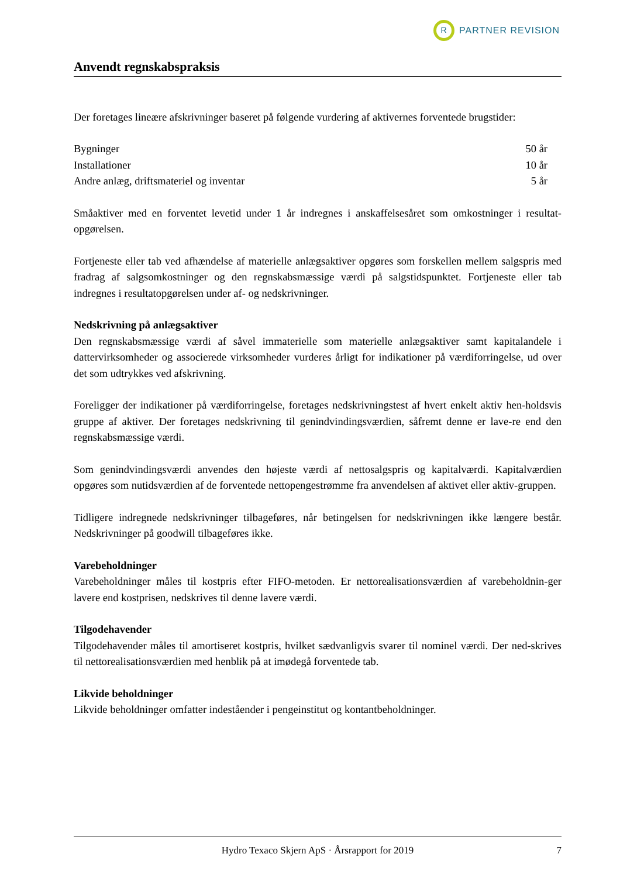R
PARTNER REVISION
Anvendt regnskabspraksis
Der foretages lineære afskrivninger baseret på følgende vurdering af aktivernes forventede brugstider:
| Bygninger | 50 år |
| Installationer | 10 år |
| Andre anlæg, driftsmateriel og inventar | 5 år |
Småaktiver med en forventet levetid under 1 år indregnes i anskaffelsesåret som omkostninger i resultat-opgørelsen.
Fortjeneste eller tab ved afhændelse af materielle anlægsaktiver opgøres som forskellen mellem salgspris med fradrag af salgsomkostninger og den regnskabsmæssige værdi på salgstidspunktet. Fortjeneste eller tab indregnes i resultatopgørelsen under af- og nedskrivninger.
Nedskrivning på anlægsaktiver
Den regnskabsmæssige værdi af såvel immaterielle som materielle anlægsaktiver samt kapitalandele i dattervirksomheder og associerede virksomheder vurderes årligt for indikationer på værdiforringelse, ud over det som udtrykkes ved afskrivning.
Foreligger der indikationer på værdiforringelse, foretages nedskrivningstest af hvert enkelt aktiv hen-holdsvis gruppe af aktiver. Der foretages nedskrivning til genindvindingsværdien, såfremt denne er lave-re end den regnskabsmæssige værdi.
Som genindvindingsværdi anvendes den højeste værdi af nettosalgspris og kapitalværdi. Kapitalværdien opgøres som nutidsværdien af de forventede nettopengestrømme fra anvendelsen af aktivet eller aktiv-gruppen.
Tidligere indregnede nedskrivninger tilbageføres, når betingelsen for nedskrivningen ikke længere består. Nedskrivninger på goodwill tilbageføres ikke.
Varebeholdninger
Varebeholdninger måles til kostpris efter FIFO-metoden. Er nettorealisationsværdien af varebeholdnin-ger lavere end kostprisen, nedskrives til denne lavere værdi.
Tilgodehavender
Tilgodehavender måles til amortiseret kostpris, hvilket sædvanligvis svarer til nominel værdi. Der ned-skrives til nettorealisationsværdien med henblik på at imødegå forventede tab.
Likvide beholdninger
Likvide beholdninger omfatter indeståender i pengeinstitut og kontantbeholdninger.
Hydro Texaco Skjern ApS · Årsrapport for 2019 7